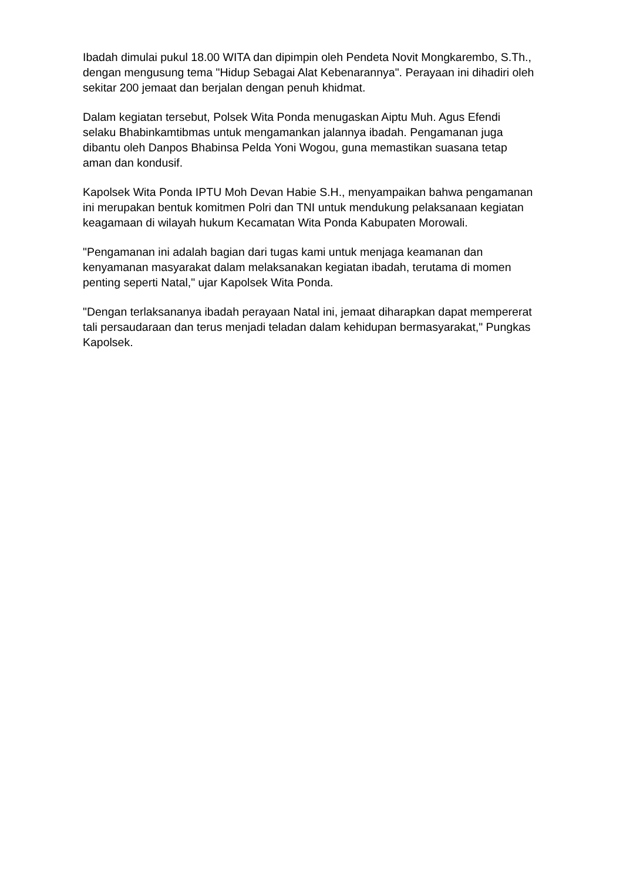Ibadah dimulai pukul 18.00 WITA dan dipimpin oleh Pendeta Novit Mongkarembo, S.Th., dengan mengusung tema "Hidup Sebagai Alat Kebenarannya". Perayaan ini dihadiri oleh sekitar 200 jemaat dan berjalan dengan penuh khidmat.
Dalam kegiatan tersebut, Polsek Wita Ponda menugaskan Aiptu Muh. Agus Efendi selaku Bhabinkamtibmas untuk mengamankan jalannya ibadah. Pengamanan juga dibantu oleh Danpos Bhabinsa Pelda Yoni Wogou, guna memastikan suasana tetap aman dan kondusif.
Kapolsek Wita Ponda IPTU Moh Devan Habie S.H., menyampaikan bahwa pengamanan ini merupakan bentuk komitmen Polri dan TNI untuk mendukung pelaksanaan kegiatan keagamaan di wilayah hukum Kecamatan Wita Ponda Kabupaten Morowali.
"Pengamanan ini adalah bagian dari tugas kami untuk menjaga keamanan dan kenyamanan masyarakat dalam melaksanakan kegiatan ibadah, terutama di momen penting seperti Natal," ujar Kapolsek Wita Ponda.
"Dengan terlaksananya ibadah perayaan Natal ini, jemaat diharapkan dapat mempererat tali persaudaraan dan terus menjadi teladan dalam kehidupan bermasyarakat," Pungkas Kapolsek.